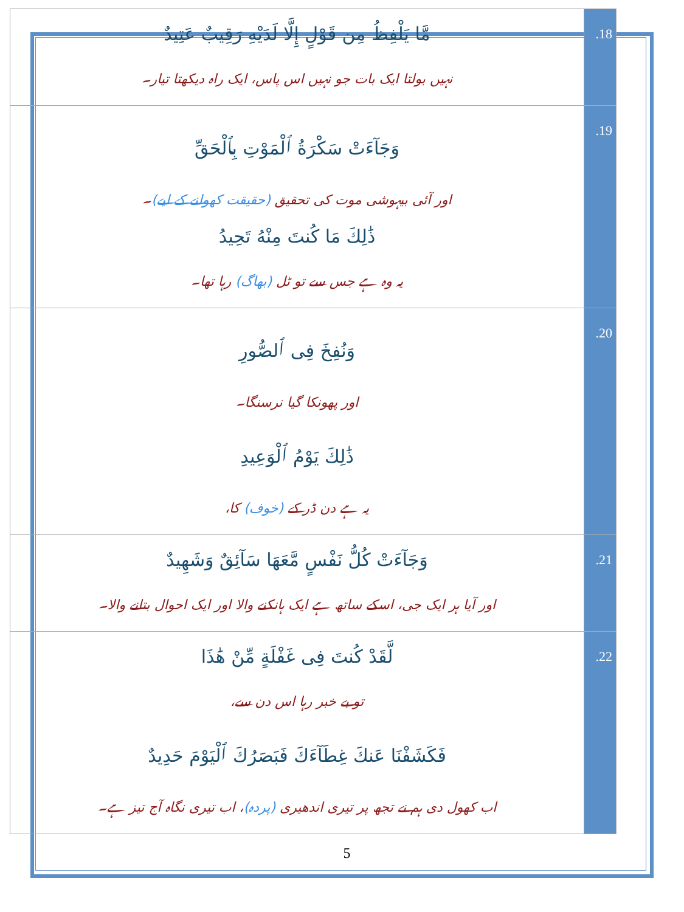| مَّا يَلْفِظُ مِن قَوْلٍ إِلَّا لَدَيْهِ رَقِيبٌ عَتِيدٌ نہیں بولتا ایک بات جو نہیں اس پاس، ایک راہ دیکھتا تیار۔ | .18 |
| وَجَآءَتْ سَكْرَةُ ٱلْمَوْتِ بِٱلْحَقِّ اور آئی بیہوشی موت کی تحقیق (حقیقت کھولنے کے لیے) ۔ ذَٰلِكَ مَا كُنتَ مِنْهُ تَحِيدُ یہ وہ ہے جس سے تو ٹل (بھاگ) رہا تھا۔ | .19 |
| وَنُفِخَ فِى ٱلصُّورِ اور پھونکا گیا نرسنگا۔ ذَٰلِكَ يَوْمُ ٱلْوَعِيدِ یہ ہے دن ڈر کے (خوف) کا، | .20 |
| وَجَآءَتْ كُلُّ نَفْسٍ مَّعَهَا سَآئِقٌ وَشَهِيدٌ اور آیا ہر ایک جی، اسکے ساتھ ہے ایک ہانکنے والا اور ایک احوال بتانے والا۔ | .21 |
| لَّقَدْ كُنتَ فِى غَفْلَةٍ مِّنْ هَٰذَا تو بے خبر رہا اس دن سے، فَكَشَفْنَا عَنكَ غِطَآءَكَ فَبَصَرُكَ ٱلْيَوْمَ حَدِيدٌ اب کھول دی ہم نے تجھ پر تیری اندھیری (پردہ) ، اب تیری نگاہ آج تیز ہے۔ | .22 |
5